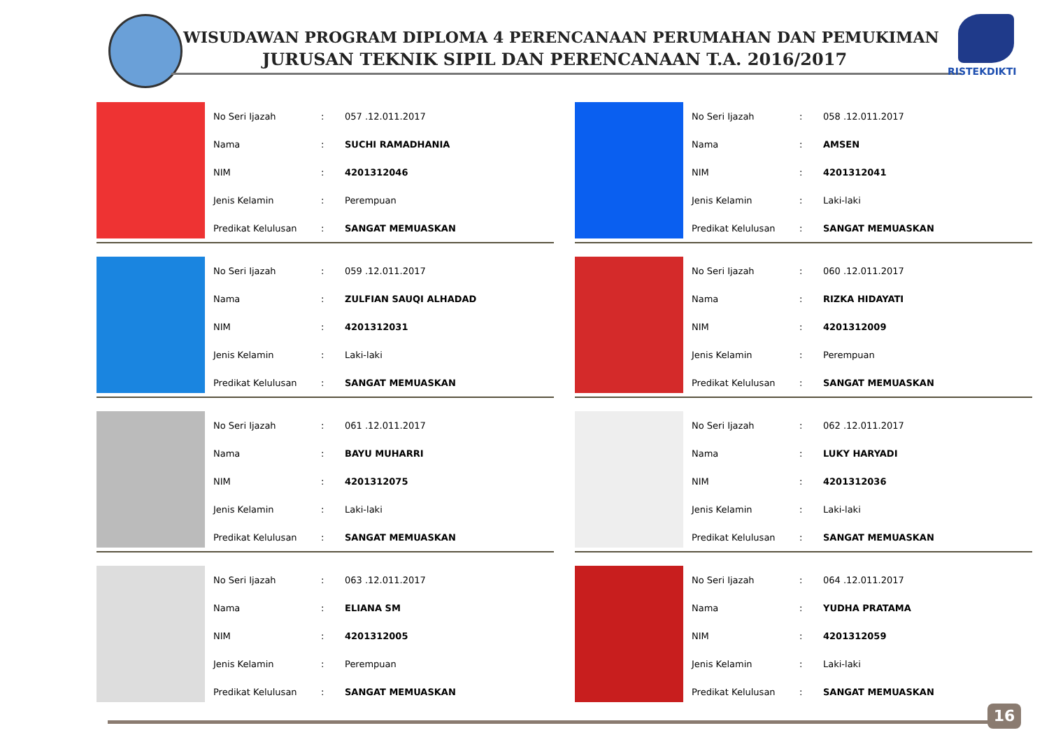WISUDAWAN PROGRAM DIPLOMA 4 PERENCANAAN PERUMAHAN DAN PEMUKIMAN
JURUSAN TEKNIK SIPIL DAN PERENCANAAN T.A. 2016/2017
RISTEKDIKTI
| No Seri Ijazah | : | 057 .12.011.2017 |
| Nama | : | SUCHI RAMADHANIA |
| NIM | : | 4201312046 |
| Jenis Kelamin | : | Perempuan |
| Predikat Kelulusan | : | SANGAT MEMUASKAN |
| No Seri Ijazah | : | 058 .12.011.2017 |
| Nama | : | AMSEN |
| NIM | : | 4201312041 |
| Jenis Kelamin | : | Laki-laki |
| Predikat Kelulusan | : | SANGAT MEMUASKAN |
| No Seri Ijazah | : | 059 .12.011.2017 |
| Nama | : | ZULFIAN SAUQI ALHADAD |
| NIM | : | 4201312031 |
| Jenis Kelamin | : | Laki-laki |
| Predikat Kelulusan | : | SANGAT MEMUASKAN |
| No Seri Ijazah | : | 060 .12.011.2017 |
| Nama | : | RIZKA HIDAYATI |
| NIM | : | 4201312009 |
| Jenis Kelamin | : | Perempuan |
| Predikat Kelulusan | : | SANGAT MEMUASKAN |
| No Seri Ijazah | : | 061 .12.011.2017 |
| Nama | : | BAYU MUHARRI |
| NIM | : | 4201312075 |
| Jenis Kelamin | : | Laki-laki |
| Predikat Kelulusan | : | SANGAT MEMUASKAN |
| No Seri Ijazah | : | 062 .12.011.2017 |
| Nama | : | LUKY HARYADI |
| NIM | : | 4201312036 |
| Jenis Kelamin | : | Laki-laki |
| Predikat Kelulusan | : | SANGAT MEMUASKAN |
| No Seri Ijazah | : | 063 .12.011.2017 |
| Nama | : | ELIANA SM |
| NIM | : | 4201312005 |
| Jenis Kelamin | : | Perempuan |
| Predikat Kelulusan | : | SANGAT MEMUASKAN |
| No Seri Ijazah | : | 064 .12.011.2017 |
| Nama | : | YUDHA PRATAMA |
| NIM | : | 4201312059 |
| Jenis Kelamin | : | Laki-laki |
| Predikat Kelulusan | : | SANGAT MEMUASKAN |
16